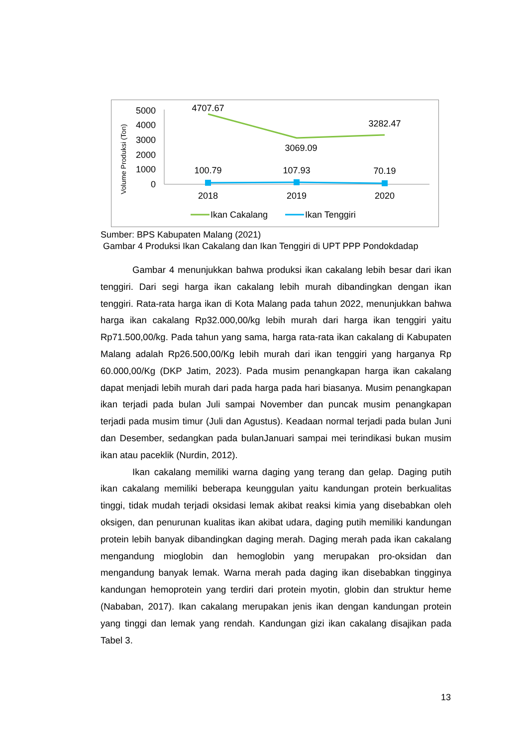Volume Produksi (Ton)
5000
4000
3000
2000
1000
0
4707.67
3069.09
3282.47
100.79
107.93
70.19
2018
2019
2020
Ikan Cakalang
Ikan Tenggiri
Sumber: BPS Kabupaten Malang (2021)
Gambar 4 Produksi Ikan Cakalang dan Ikan Tenggiri di UPT PPP Pondokdadap
Gambar 4 menunjukkan bahwa produksi ikan cakalang lebih besar dari ikan tenggiri. Dari segi harga ikan cakalang lebih murah dibandingkan dengan ikan tenggiri. Rata-rata harga ikan di Kota Malang pada tahun 2022, menunjukkan bahwa harga ikan cakalang Rp32.000,00/kg lebih murah dari harga ikan tenggiri yaitu Rp71.500,00/kg. Pada tahun yang sama, harga rata-rata ikan cakalang di Kabupaten Malang adalah Rp26.500,00/Kg lebih murah dari ikan tenggiri yang harganya Rp 60.000,00/Kg (DKP Jatim, 2023). Pada musim penangkapan harga ikan cakalang dapat menjadi lebih murah dari pada harga pada hari biasanya. Musim penangkapan ikan terjadi pada bulan Juli sampai November dan puncak musim penangkapan terjadi pada musim timur (Juli dan Agustus). Keadaan normal terjadi pada bulan Juni dan Desember, sedangkan pada bulanJanuari sampai mei terindikasi bukan musim ikan atau paceklik (Nurdin, 2012).
Ikan cakalang memiliki warna daging yang terang dan gelap. Daging putih ikan cakalang memiliki beberapa keunggulan yaitu kandungan protein berkualitas tinggi, tidak mudah terjadi oksidasi lemak akibat reaksi kimia yang disebabkan oleh oksigen, dan penurunan kualitas ikan akibat udara, daging putih memiliki kandungan protein lebih banyak dibandingkan daging merah. Daging merah pada ikan cakalang mengandung mioglobin dan hemoglobin yang merupakan pro-oksidan dan mengandung banyak lemak. Warna merah pada daging ikan disebabkan tingginya kandungan hemoprotein yang terdiri dari protein myotin, globin dan struktur heme (Nababan, 2017). Ikan cakalang merupakan jenis ikan dengan kandungan protein yang tinggi dan lemak yang rendah. Kandungan gizi ikan cakalang disajikan pada Tabel 3.
13